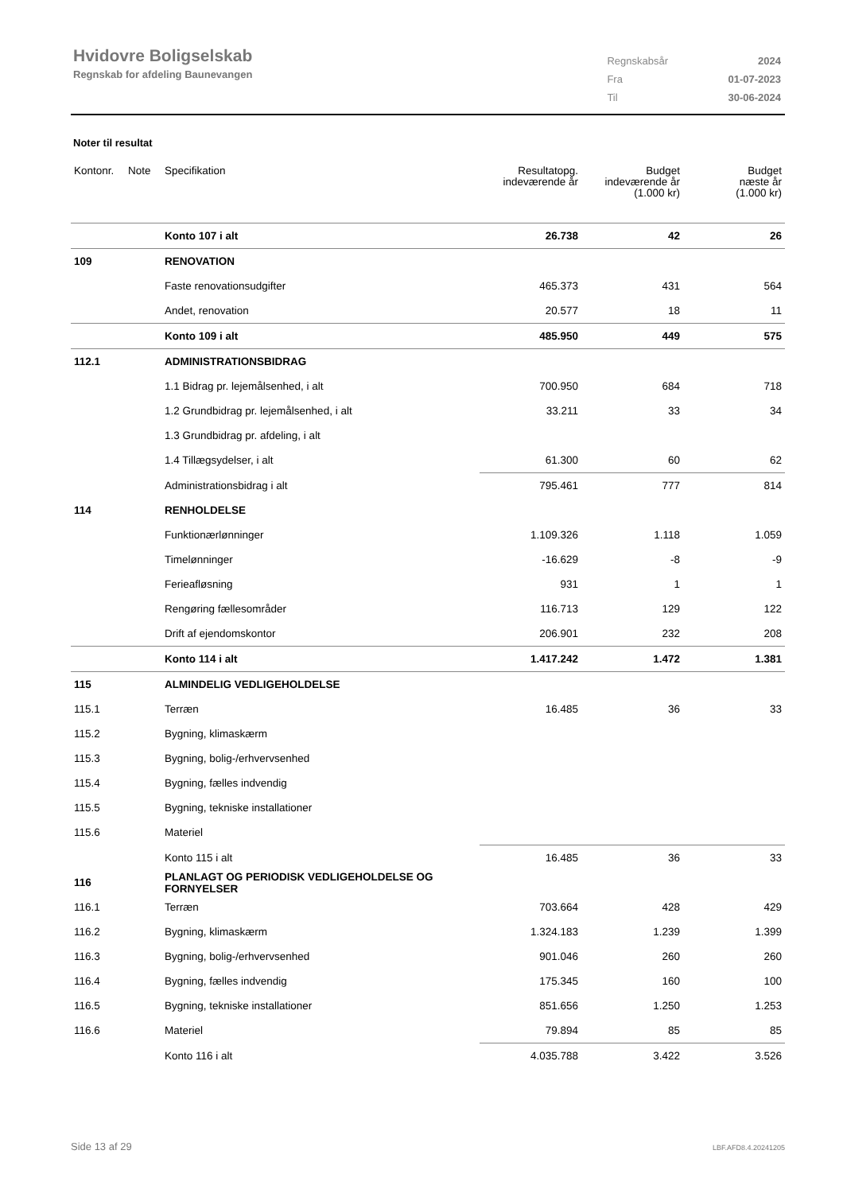Hvidovre Boligselskab
Regnskab for afdeling Baunevangen
| Regnskabsår | 2024 |
| Fra | 01-07-2023 |
| Til | 30-06-2024 |
Noter til resultat
| Kontonr. | Note | Specifikation | Resultatopg. indeværende år | Budget indeværende år (1.000 kr) | Budget næste år (1.000 kr) |
| --- | --- | --- | --- | --- | --- |
| | | Konto 107 i alt | 26.738 | 42 | 26 |
| 109 | | RENOVATION | | | |
| | | Faste renovationsudgifter | 465.373 | 431 | 564 |
| | | Andet, renovation | 20.577 | 18 | 11 |
| | | Konto 109 i alt | 485.950 | 449 | 575 |
| 112.1 | | ADMINISTRATIONSBIDRAG | | | |
| | | 1.1 Bidrag pr. lejemålsenhed, i alt | 700.950 | 684 | 718 |
| | | 1.2 Grundbidrag pr. lejemålsenhed, i alt | 33.211 | 33 | 34 |
| | | 1.3 Grundbidrag pr. afdeling, i alt | | | |
| | | 1.4 Tillægsydelser, i alt | 61.300 | 60 | 62 |
| | | Administrationsbidrag i alt | 795.461 | 777 | 814 |
| 114 | | RENHOLDELSE | | | |
| | | Funktionærlønninger | 1.109.326 | 1.118 | 1.059 |
| | | Timelønninger | -16.629 | -8 | -9 |
| | | Ferieafløsning | 931 | 1 | 1 |
| | | Rengøring fællesområder | 116.713 | 129 | 122 |
| | | Drift af ejendomskontor | 206.901 | 232 | 208 |
| | | Konto 114 i alt | 1.417.242 | 1.472 | 1.381 |
| 115 | | ALMINDELIG VEDLIGEHOLDELSE | | | |
| 115.1 | | Terræn | 16.485 | 36 | 33 |
| 115.2 | | Bygning, klimaskærm | | | |
| 115.3 | | Bygning, bolig-/erhvervsenhed | | | |
| 115.4 | | Bygning, fælles indvendig | | | |
| 115.5 | | Bygning, tekniske installationer | | | |
| 115.6 | | Materiel | | | |
| | | Konto 115 i alt | 16.485 | 36 | 33 |
| 116 | | PLANLAGT OG PERIODISK VEDLIGEHOLDELSE OG FORNYELSER | | | |
| 116.1 | | Terræn | 703.664 | 428 | 429 |
| 116.2 | | Bygning, klimaskærm | 1.324.183 | 1.239 | 1.399 |
| 116.3 | | Bygning, bolig-/erhvervsenhed | 901.046 | 260 | 260 |
| 116.4 | | Bygning, fælles indvendig | 175.345 | 160 | 100 |
| 116.5 | | Bygning, tekniske installationer | 851.656 | 1.250 | 1.253 |
| 116.6 | | Materiel | 79.894 | 85 | 85 |
| | | Konto 116 i alt | 4.035.788 | 3.422 | 3.526 |
Side 13 af 29 LBF.AFD8.4.20241205